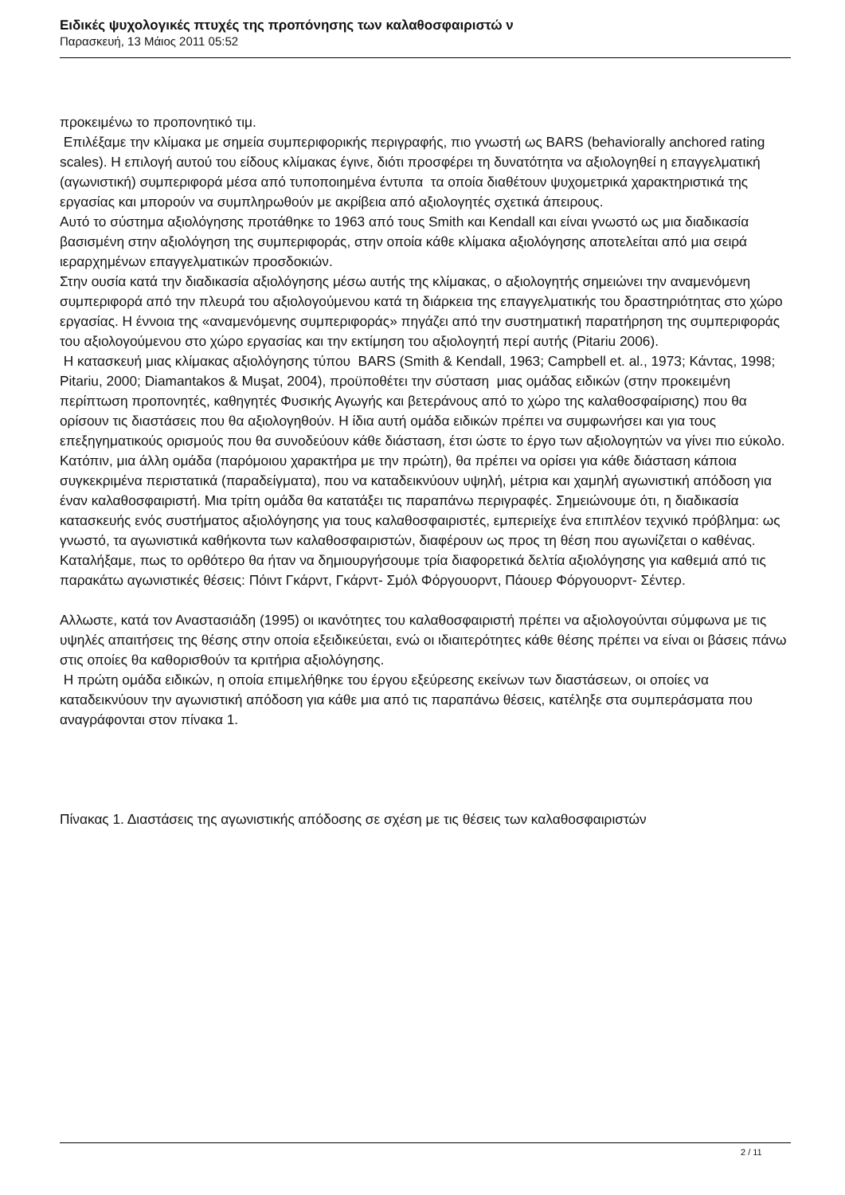Ειδικές ψυχολογικές πτυχές της προπόνησης των καλαθοσφαιριστώ ν
Παρασκευή, 13 Μάιος 2011 05:52
προκειμένω το προπονητικό τιμ.
Επιλέξαμε την κλίμακα με σημεία συμπεριφορικής περιγραφής, πιο γνωστή ως BARS (behaviorally anchored rating scales). Η επιλογή αυτού του είδους κλίμακας έγινε, διότι προσφέρει τη δυνατότητα να αξιολογηθεί η επαγγελματική (αγωνιστική) συμπεριφορά μέσα από τυποποιημένα έντυπα τα οποία διαθέτουν ψυχομετρικά χαρακτηριστικά της εργασίας και μπορούν να συμπληρωθούν με ακρίβεια από αξιολογητές σχετικά άπειρους.
Αυτό το σύστημα αξιολόγησης προτάθηκε το 1963 από τους Smith και Kendall και είναι γνωστό ως μια διαδικασία βασισμένη στην αξιολόγηση της συμπεριφοράς, στην οποία κάθε κλίμακα αξιολόγησης αποτελείται από μια σειρά ιεραρχημένων επαγγελματικών προσδοκιών.
Στην ουσία κατά την διαδικασία αξιολόγησης μέσω αυτής της κλίμακας, ο αξιολογητής σημειώνει την αναμενόμενη συμπεριφορά από την πλευρά του αξιολογούμενου κατά τη διάρκεια της επαγγελματικής του δραστηριότητας στο χώρο εργασίας. Η έννοια της «αναμενόμενης συμπεριφοράς» πηγάζει από την συστηματική παρατήρηση της συμπεριφοράς του αξιολογούμενου στο χώρο εργασίας και την εκτίμηση του αξιολογητή περί αυτής (Pitariu 2006).
Η κατασκευή μιας κλίμακας αξιολόγησης τύπου BARS (Smith & Kendall, 1963; Campbell et. al., 1973; Κάντας, 1998; Pitariu, 2000; Diamantakos & Muşat, 2004), προϋποθέτει την σύσταση μιας ομάδας ειδικών (στην προκειμένη περίπτωση προπονητές, καθηγητές Φυσικής Αγωγής και βετεράνους από το χώρο της καλαθοσφαίρισης) που θα ορίσουν τις διαστάσεις που θα αξιολογηθούν. Η ίδια αυτή ομάδα ειδικών πρέπει να συμφωνήσει και για τους επεξηγηματικούς ορισμούς που θα συνοδεύουν κάθε διάσταση, έτσι ώστε το έργο των αξιολογητών να γίνει πιο εύκολο.
Κατόπιν, μια άλλη ομάδα (παρόμοιου χαρακτήρα με την πρώτη), θα πρέπει να ορίσει για κάθε διάσταση κάποια συγκεκριμένα περιστατικά (παραδείγματα), που να καταδεικνύουν υψηλή, μέτρια και χαμηλή αγωνιστική απόδοση για έναν καλαθοσφαιριστή. Μια τρίτη ομάδα θα κατατάξει τις παραπάνω περιγραφές. Σημειώνουμε ότι, η διαδικασία κατασκευής ενός συστήματος αξιολόγησης για τους καλαθοσφαιριστές, εμπεριείχε ένα επιπλέον τεχνικό πρόβλημα: ως γνωστό, τα αγωνιστικά καθήκοντα των καλαθοσφαιριστών, διαφέρουν ως προς τη θέση που αγωνίζεται ο καθένας. Καταλήξαμε, πως το ορθότερο θα ήταν να δημιουργήσουμε τρία διαφορετικά δελτία αξιολόγησης για καθεμιά από τις παρακάτω αγωνιστικές θέσεις: Πόιντ Γκάρντ, Γκάρντ- Σμόλ Φόργουορντ, Πάουερ Φόργουορντ- Σέντερ.
Αλλωστε, κατά τον Αναστασιάδη (1995) οι ικανότητες του καλαθοσφαιριστή πρέπει να αξιολογούνται σύμφωνα με τις υψηλές απαιτήσεις της θέσης στην οποία εξειδικεύεται, ενώ οι ιδιαιτερότητες κάθε θέσης πρέπει να είναι οι βάσεις πάνω στις οποίες θα καθορισθούν τα κριτήρια αξιολόγησης.
Η πρώτη ομάδα ειδικών, η οποία επιμελήθηκε του έργου εξεύρεσης εκείνων των διαστάσεων, οι οποίες να καταδεικνύουν την αγωνιστική απόδοση για κάθε μια από τις παραπάνω θέσεις, κατέληξε στα συμπεράσματα που αναγράφονται στον πίνακα 1.
Πίνακας 1. Διαστάσεις της αγωνιστικής απόδοσης σε σχέση με τις θέσεις των καλαθοσφαιριστών
2 / 11